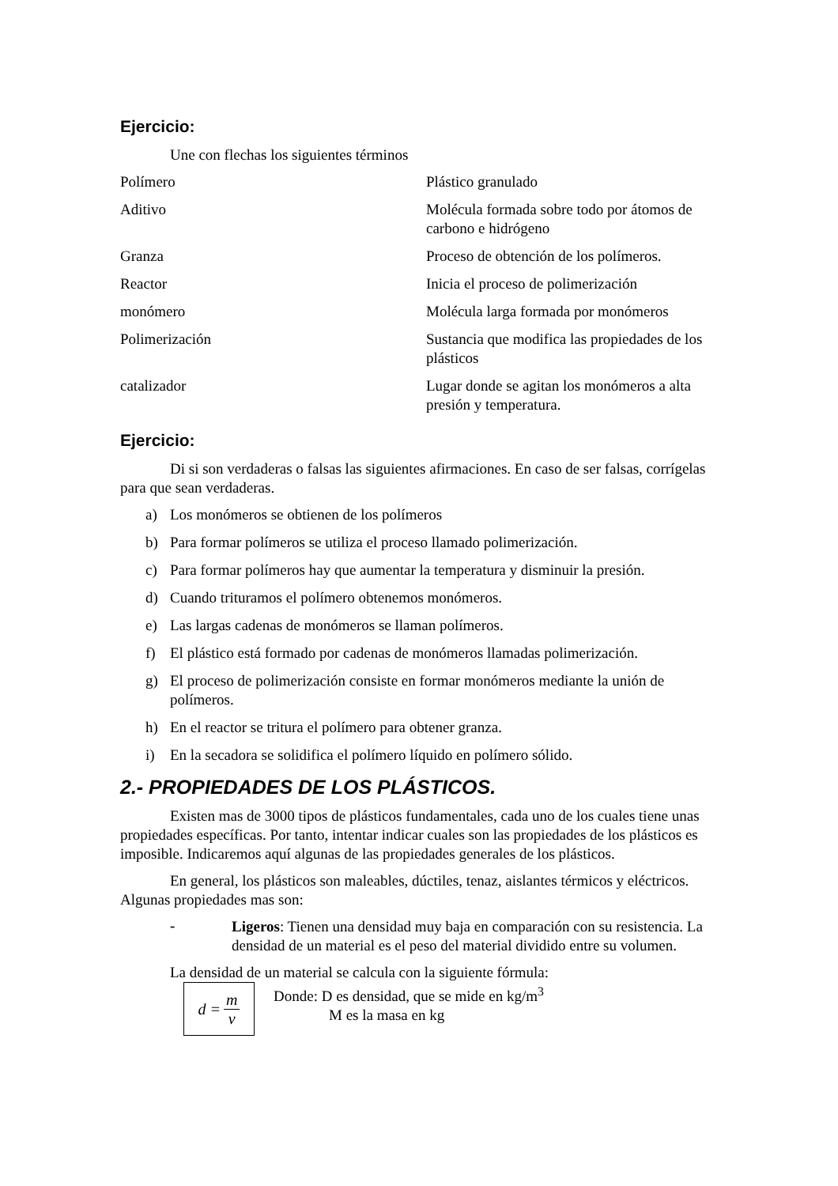Ejercicio:
Une con flechas los siguientes términos
| Polímero | Plástico granulado |
| Aditivo | Molécula formada sobre todo por átomos de carbono e hidrógeno |
| Granza | Proceso de obtención de los polímeros. |
| Reactor | Inicia el proceso de polimerización |
| monómero | Molécula larga formada por monómeros |
| Polimerización | Sustancia que modifica las propiedades de los plásticos |
| catalizador | Lugar donde se agitan los monómeros a alta presión y temperatura. |
Ejercicio:
Di si son verdaderas o falsas las siguientes afirmaciones. En caso de ser falsas, corrígelas para que sean verdaderas.
a) Los monómeros se obtienen de los polímeros
b) Para formar polímeros se utiliza el proceso llamado polimerización.
c) Para formar polímeros hay que aumentar la temperatura y disminuir la presión.
d) Cuando trituramos el polímero obtenemos monómeros.
e) Las largas cadenas de monómeros se llaman polímeros.
f) El plástico está formado por cadenas de monómeros llamadas polimerización.
g) El proceso de polimerización consiste en formar monómeros mediante la unión de polímeros.
h) En el reactor se tritura el polímero para obtener granza.
i) En la secadora se solidifica el polímero líquido en polímero sólido.
2.- PROPIEDADES DE LOS PLÁSTICOS.
Existen mas de 3000 tipos de plásticos fundamentales, cada uno de los cuales tiene unas propiedades específicas. Por tanto, intentar indicar cuales son las propiedades de los plásticos es imposible. Indicaremos aquí algunas de las propiedades generales de los plásticos.
En general, los plásticos son maleables, dúctiles, tenaz, aislantes térmicos y eléctricos. Algunas propiedades mas son:
-
Ligeros: Tienen una densidad muy baja en comparación con su resistencia. La densidad de un material es el peso del material dividido entre su volumen.
La densidad de un material se calcula con la siguiente fórmula:
d =
m
v
Donde: D es densidad, que se mide en kg/m<sup>3</sup>
M es la masa en kg